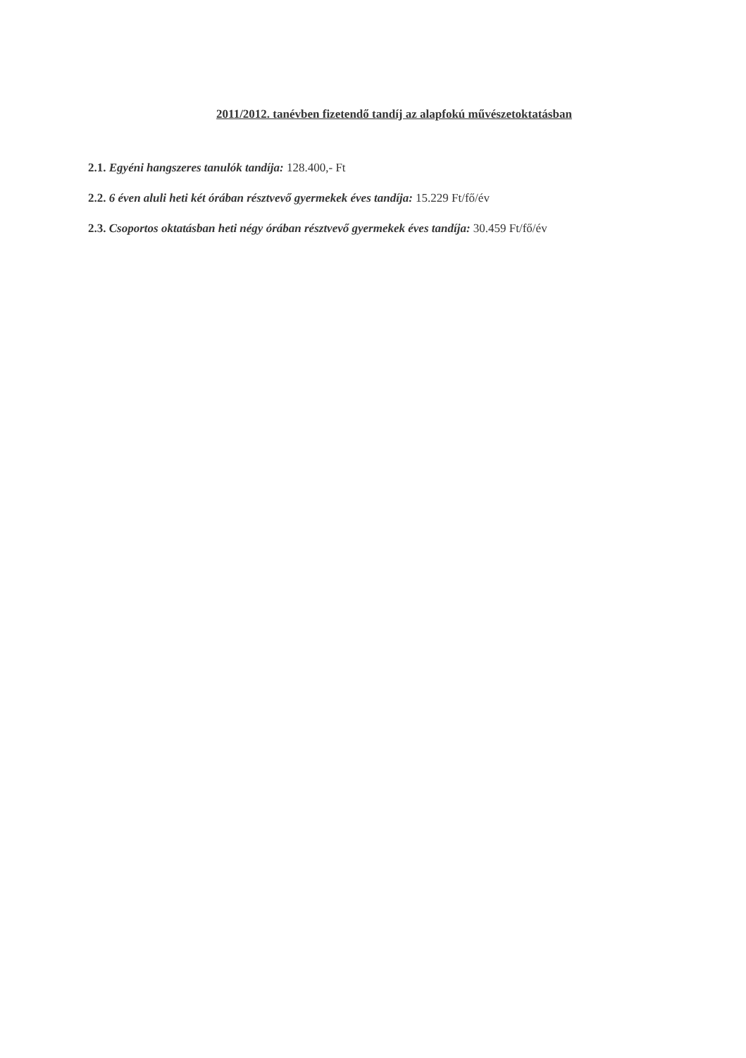2011/2012. tanévben fizetendő tandíj az alapfokú művészetoktatásban
2.1. Egyéni hangszeres tanulók tandíja: 128.400,- Ft
2.2. 6 éven aluli heti két órában résztvevő gyermekek éves tandíja: 15.229 Ft/fő/év
2.3. Csoportos oktatásban heti négy órában résztvevő gyermekek éves tandíja: 30.459 Ft/fő/év